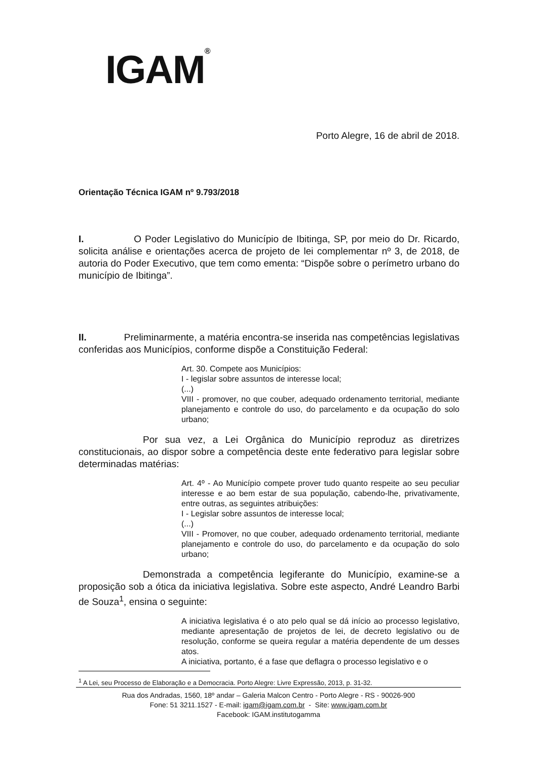IGAM<sup>®</sup>
Porto Alegre, 16 de abril de 2018.
Orientação Técnica IGAM nº 9.793/2018
I. O Poder Legislativo do Município de Ibitinga, SP, por meio do Dr. Ricardo, solicita análise e orientações acerca de projeto de lei complementar nº 3, de 2018, de autoria do Poder Executivo, que tem como ementa: “Dispõe sobre o perímetro urbano do município de Ibitinga”.
II. Preliminarmente, a matéria encontra-se inserida nas competências legislativas conferidas aos Municípios, conforme dispõe a Constituição Federal:
Art. 30. Compete aos Municípios:
I - legislar sobre assuntos de interesse local;
(...)
VIII - promover, no que couber, adequado ordenamento territorial, mediante planejamento e controle do uso, do parcelamento e da ocupação do solo urbano;
Por sua vez, a Lei Orgânica do Município reproduz as diretrizes constitucionais, ao dispor sobre a competência deste ente federativo para legislar sobre determinadas matérias:
Art. 4º - Ao Município compete prover tudo quanto respeite ao seu peculiar interesse e ao bem estar de sua população, cabendo-lhe, privativamente, entre outras, as seguintes atribuições:
I - Legislar sobre assuntos de interesse local;
(...)
VIII - Promover, no que couber, adequado ordenamento territorial, mediante planejamento e controle do uso, do parcelamento e da ocupação do solo urbano;
Demonstrada a competência legiferante do Município, examine-se a proposição sob a ótica da iniciativa legislativa. Sobre este aspecto, André Leandro Barbi de Souza<sup>1</sup>, ensina o seguinte:
A iniciativa legislativa é o ato pelo qual se dá início ao processo legislativo, mediante apresentação de projetos de lei, de decreto legislativo ou de resolução, conforme se queira regular a matéria dependente de um desses atos.
A iniciativa, portanto, é a fase que deflagra o processo legislativo e o
<sup>1</sup> A Lei, seu Processo de Elaboração e a Democracia. Porto Alegre: Livre Expressão, 2013, p. 31-32.
Rua dos Andradas, 1560, 18º andar – Galeria Malcon Centro - Porto Alegre - RS - 90026-900
Fone: 51 3211.1527 - E-mail: igam@igam.com.br - Site: www.igam.com.br
Facebook: IGAM.institutogamma